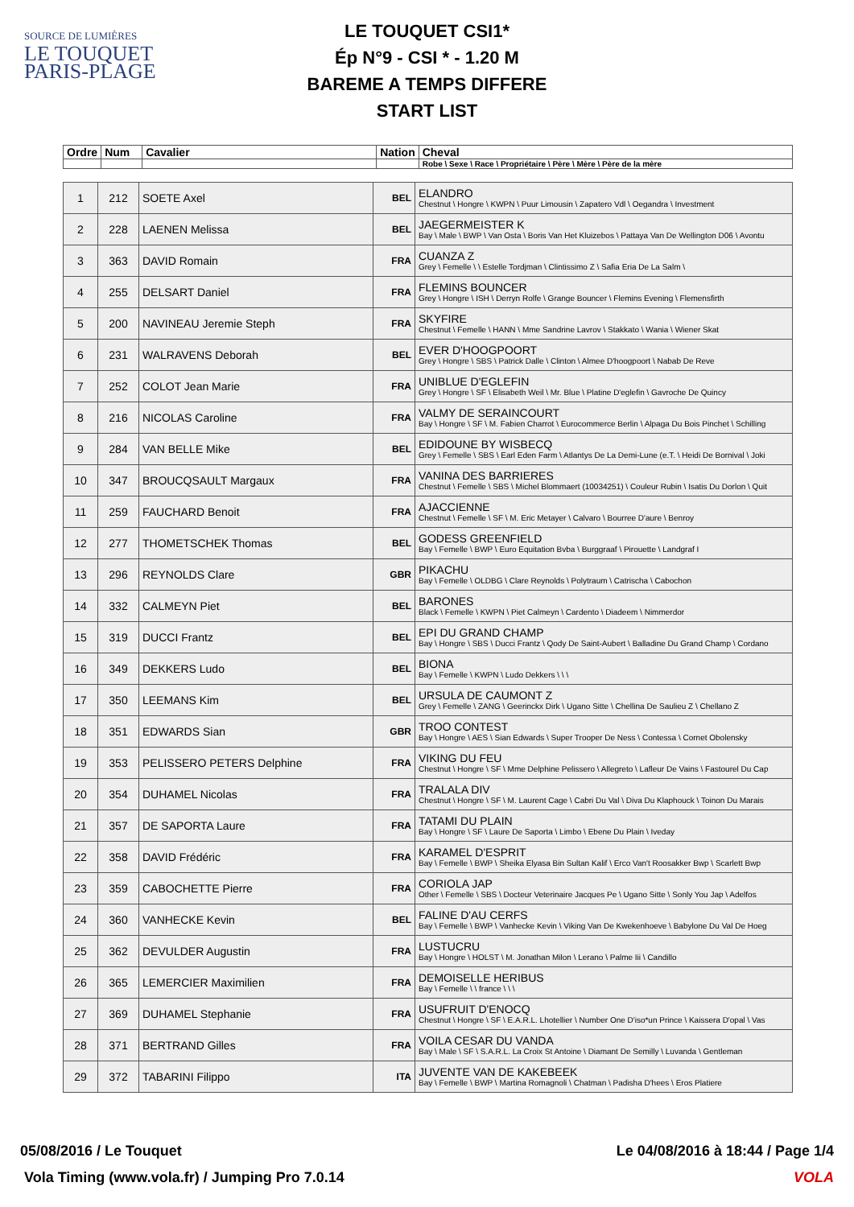SOURCE DE LUMIÈRES
LE TOUQUET
PARIS-PLAGE
LE TOUQUET CSI1*
Ép N°9 - CSI * - 1.20 M
BAREME A TEMPS DIFFERE
START LIST
| Ordre | Num | Cavalier | Nation | Cheval |
| --- | --- | --- | --- | --- |
| | | | | Robe \ Sexe \ Race \ Propriétaire \ Père \ Mère \ Père de la mère |
| 1 | 212 | SOETE Axel | BEL | ELANDRO Chestnut \ Hongre \ KWPN \ Puur Limousin \ Zapatero Vdl \ Oegandra \ Investment |
| 2 | 228 | LAENEN Melissa | BEL | JAEGERMEISTER K Bay \ Male \ BWP \ Van Osta \ Boris Van Het Kluizebos \ Pattaya Van De Wellington D06 \ Avontu |
| 3 | 363 | DAVID Romain | FRA | CUANZA Z Grey \ Femelle \ \ Estelle Tordjman \ Clintissimo Z \ Safia Eria De La Salm \ |
| 4 | 255 | DELSART Daniel | FRA | FLEMINS BOUNCER Grey \ Hongre \ ISH \ Derryn Rolfe \ Grange Bouncer \ Flemins Evening \ Flemensfirth |
| 5 | 200 | NAVINEAU Jeremie Steph | FRA | SKYFIRE Chestnut \ Femelle \ HANN \ Mme Sandrine Lavrov \ Stakkato \ Wania \ Wiener Skat |
| 6 | 231 | WALRAVENS Deborah | BEL | EVER D'HOOGPOORT Grey \ Hongre \ SBS \ Patrick Dalle \ Clinton \ Almee D'hoogpoort \ Nabab De Reve |
| 7 | 252 | COLOT Jean Marie | FRA | UNIBLUE D'EGLEFIN Grey \ Hongre \ SF \ Elisabeth Weil \ Mr. Blue \ Platine D'eglefin \ Gavroche De Quincy |
| 8 | 216 | NICOLAS Caroline | FRA | VALMY DE SERAINCOURT Bay \ Hongre \ SF \ M. Fabien Charrot \ Eurocommerce Berlin \ Alpaga Du Bois Pinchet \ Schilling |
| 9 | 284 | VAN BELLE Mike | BEL | EDIDOUNE BY WISBECQ Grey \ Femelle \ SBS \ Earl Eden Farm \ Atlantys De La Demi-Lune (e.T. \ Heidi De Bornival \ Joki |
| 10 | 347 | BROUCQSAULT Margaux | FRA | VANINA DES BARRIERES Chestnut \ Femelle \ SBS \ Michel Blommaert (10034251) \ Couleur Rubin \ Isatis Du Dorlon \ Quit |
| 11 | 259 | FAUCHARD Benoit | FRA | AJACCIENNE Chestnut \ Femelle \ SF \ M. Eric Metayer \ Calvaro \ Bourree D'aure \ Benroy |
| 12 | 277 | THOMETSCHEK Thomas | BEL | GODESS GREENFIELD Bay \ Femelle \ BWP \ Euro Equitation Bvba \ Burggraaf \ Pirouette \ Landgraf I |
| 13 | 296 | REYNOLDS Clare | GBR | PIKACHU Bay \ Femelle \ OLDBG \ Clare Reynolds \ Polytraum \ Catrischa \ Cabochon |
| 14 | 332 | CALMEYN Piet | BEL | BARONES Black \ Femelle \ KWPN \ Piet Calmeyn \ Cardento \ Diadeem \ Nimmerdor |
| 15 | 319 | DUCCI Frantz | BEL | EPI DU GRAND CHAMP Bay \ Hongre \ SBS \ Ducci Frantz \ Qody De Saint-Aubert \ Balladine Du Grand Champ \ Cordano |
| 16 | 349 | DEKKERS Ludo | BEL | BIONA Bay \ Femelle \ KWPN \ Ludo Dekkers \ \ \ |
| 17 | 350 | LEEMANS Kim | BEL | URSULA DE CAUMONT Z Grey \ Femelle \ ZANG \ Geerinckx Dirk \ Ugano Sitte \ Chellina De Saulieu Z \ Chellano Z |
| 18 | 351 | EDWARDS Sian | GBR | TROO CONTEST Bay \ Hongre \ AES \ Sian Edwards \ Super Trooper De Ness \ Contessa \ Cornet Obolensky |
| 19 | 353 | PELISSERO PETERS Delphine | FRA | VIKING DU FEU Chestnut \ Hongre \ SF \ Mme Delphine Pelissero \ Allegreto \ Lafleur De Vains \ Fastourel Du Cap |
| 20 | 354 | DUHAMEL Nicolas | FRA | TRALALA DIV Chestnut \ Hongre \ SF \ M. Laurent Cage \ Cabri Du Val \ Diva Du Klaphouck \ Toinon Du Marais |
| 21 | 357 | DE SAPORTA Laure | FRA | TATAMI DU PLAIN Bay \ Hongre \ SF \ Laure De Saporta \ Limbo \ Ebene Du Plain \ Iveday |
| 22 | 358 | DAVID Frédéric | FRA | KARAMEL D'ESPRIT Bay \ Femelle \ BWP \ Sheika Elyasa Bin Sultan Kalif \ Erco Van't Roosakker Bwp \ Scarlett Bwp |
| 23 | 359 | CABOCHETTE Pierre | FRA | CORIOLA JAP Other \ Femelle \ SBS \ Docteur Veterinaire Jacques Pe \ Ugano Sitte \ Sonly You Jap \ Adelfos |
| 24 | 360 | VANHECKE Kevin | BEL | FALINE D'AU CERFS Bay \ Femelle \ BWP \ Vanhecke Kevin \ Viking Van De Kwekenhoeve \ Babylone Du Val De Hoeg |
| 25 | 362 | DEVULDER Augustin | FRA | LUSTUCRU Bay \ Hongre \ HOLST \ M. Jonathan Milon \ Lerano \ Palme Iii \ Candillo |
| 26 | 365 | LEMERCIER Maximilien | FRA | DEMOISELLE HERIBUS Bay \ Femelle \ \ france \ \ \ |
| 27 | 369 | DUHAMEL Stephanie | FRA | USUFRUIT D'ENOCQ Chestnut \ Hongre \ SF \ E.A.R.L. Lhotellier \ Number One D'iso*un Prince \ Kaissera D'opal \ Vas |
| 28 | 371 | BERTRAND Gilles | FRA | VOILA CESAR DU VANDA Bay \ Male \ SF \ S.A.R.L. La Croix St Antoine \ Diamant De Semilly \ Luvanda \ Gentleman |
| 29 | 372 | TABARINI Filippo | ITA | JUVENTE VAN DE KAKEBEEK Bay \ Femelle \ BWP \ Martina Romagnoli \ Chatman \ Padisha D'hees \ Eros Platiere |
05/08/2016 / Le Touquet Le 04/08/2016 à 18:44 / Page 1/4
Vola Timing (www.vola.fr) / Jumping Pro 7.0.14 VOLA